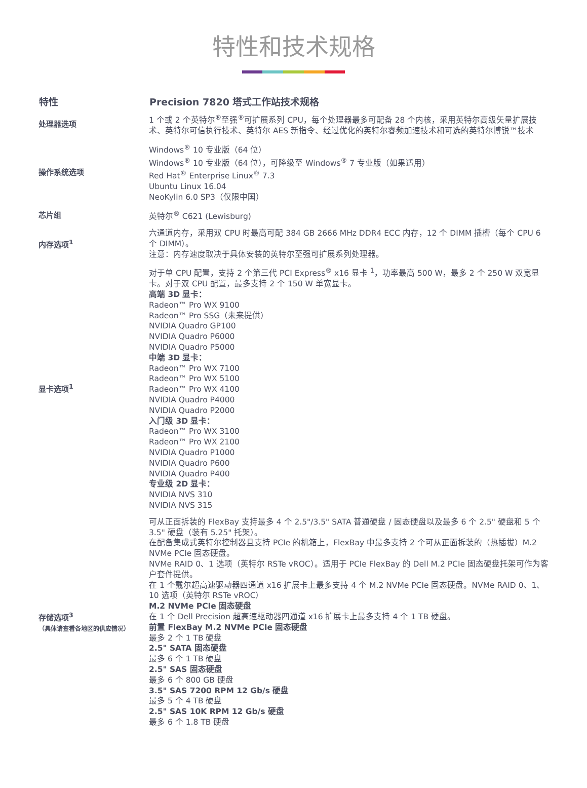特性和技术规格
| 特性 | Precision 7820 塔式工作站技术规格 |
| --- | --- |
| 处理器选项 | 1 个或 2 个英特尔<sup>®</sup>至强<sup>®</sup>可扩展系列 CPU，每个处理器最多可配备 28 个内核，采用英特尔高级矢量扩展技术、英特尔可信执行技术、英特尔 AES 新指令、经过优化的英特尔睿频加速技术和可选的英特尔博锐™技术 |
| 操作系统选项 | Windows<sup>®</sup> 10 专业版（64 位） Windows<sup>®</sup> 10 专业版（64 位），可降级至 Windows<sup>®</sup> 7 专业版（如果适用） Red Hat<sup>®</sup> Enterprise Linux<sup>®</sup> 7.3 Ubuntu Linux 16.04 NeoKylin 6.0 SP3（仅限中国） |
| 芯片组 | 英特尔<sup>®</sup> C621 (Lewisburg) |
| 内存选项<sup>1</sup> | 六通道内存，采用双 CPU 时最高可配 384 GB 2666 MHz DDR4 ECC 内存，12 个 DIMM 插槽（每个 CPU 6 个 DIMM）。 注意：内存速度取决于具体安装的英特尔至强可扩展系列处理器。 |
| 显卡选项<sup>1</sup> | 对于单 CPU 配置，支持 2 个第三代 PCI Express<sup>®</sup> x16 显卡 <sup>1</sup>，功率最高 500 W，最多 2 个 250 W 双宽显卡。对于双 CPU 配置，最多支持 2 个 150 W 单宽显卡。 高端 3D 显卡： Radeon™ Pro WX 9100 Radeon™ Pro SSG（未来提供） NVIDIA Quadro GP100 NVIDIA Quadro P6000 NVIDIA Quadro P5000 中端 3D 显卡： Radeon™ Pro WX 7100 Radeon™ Pro WX 5100 Radeon™ Pro WX 4100 NVIDIA Quadro P4000 NVIDIA Quadro P2000 入门级 3D 显卡： Radeon™ Pro WX 3100 Radeon™ Pro WX 2100 NVIDIA Quadro P1000 NVIDIA Quadro P600 NVIDIA Quadro P400 专业级 2D 显卡： NVIDIA NVS 310 NVIDIA NVS 315 |
| 存储选项<sup>3</sup> （具体请查看各地区的供应情况） | 可从正面拆装的 FlexBay 支持最多 4 个 2.5"/3.5" SATA 普通硬盘 / 固态硬盘以及最多 6 个 2.5" 硬盘和 5 个 3.5" 硬盘（装有 5.25" 托架）。 在配备集成式英特尔控制器且支持 PCIe 的机箱上，FlexBay 中最多支持 2 个可从正面拆装的（热插拔）M.2 NVMe PCIe 固态硬盘。 NVMe RAID 0、1 选项（英特尔 RSTe vROC）。适用于 PCIe FlexBay 的 Dell M.2 PCIe 固态硬盘托架可作为客户套件提供。 在 1 个戴尔超高速驱动器四通道 x16 扩展卡上最多支持 4 个 M.2 NVMe PCIe 固态硬盘。NVMe RAID 0、1、10 选项（英特尔 RSTe vROC） M.2 NVMe PCIe 固态硬盘 在 1 个 Dell Precision 超高速驱动器四通道 x16 扩展卡上最多支持 4 个 1 TB 硬盘。 前置 FlexBay M.2 NVMe PCIe 固态硬盘 最多 2 个 1 TB 硬盘 2.5" SATA 固态硬盘 最多 6 个 1 TB 硬盘 2.5" SAS 固态硬盘 最多 6 个 800 GB 硬盘 3.5" SAS 7200 RPM 12 Gb/s 硬盘 最多 5 个 4 TB 硬盘 2.5" SAS 10K RPM 12 Gb/s 硬盘 最多 6 个 1.8 TB 硬盘 |